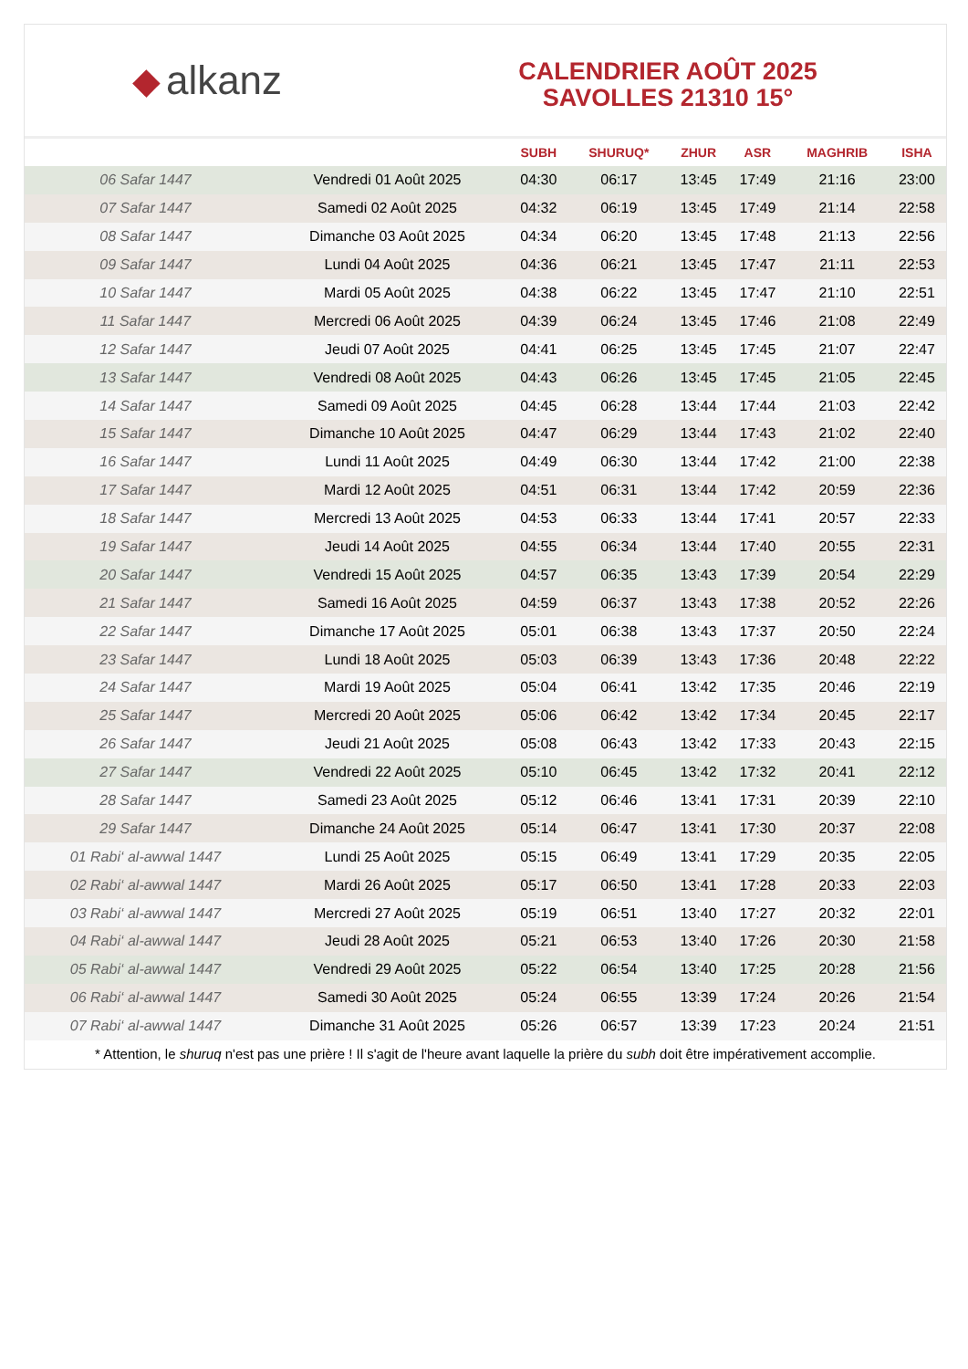◆ alkanz
CALENDRIER AOÛT 2025
SAVOLLES 21310 15°
| | | SUBH | SHURUQ* | ZHUR | ASR | MAGHRIB | ISHA |
| --- | --- | --- | --- | --- | --- | --- | --- |
| 06 Safar 1447 | Vendredi 01 Août 2025 | 04:30 | 06:17 | 13:45 | 17:49 | 21:16 | 23:00 |
| 07 Safar 1447 | Samedi 02 Août 2025 | 04:32 | 06:19 | 13:45 | 17:49 | 21:14 | 22:58 |
| 08 Safar 1447 | Dimanche 03 Août 2025 | 04:34 | 06:20 | 13:45 | 17:48 | 21:13 | 22:56 |
| 09 Safar 1447 | Lundi 04 Août 2025 | 04:36 | 06:21 | 13:45 | 17:47 | 21:11 | 22:53 |
| 10 Safar 1447 | Mardi 05 Août 2025 | 04:38 | 06:22 | 13:45 | 17:47 | 21:10 | 22:51 |
| 11 Safar 1447 | Mercredi 06 Août 2025 | 04:39 | 06:24 | 13:45 | 17:46 | 21:08 | 22:49 |
| 12 Safar 1447 | Jeudi 07 Août 2025 | 04:41 | 06:25 | 13:45 | 17:45 | 21:07 | 22:47 |
| 13 Safar 1447 | Vendredi 08 Août 2025 | 04:43 | 06:26 | 13:45 | 17:45 | 21:05 | 22:45 |
| 14 Safar 1447 | Samedi 09 Août 2025 | 04:45 | 06:28 | 13:44 | 17:44 | 21:03 | 22:42 |
| 15 Safar 1447 | Dimanche 10 Août 2025 | 04:47 | 06:29 | 13:44 | 17:43 | 21:02 | 22:40 |
| 16 Safar 1447 | Lundi 11 Août 2025 | 04:49 | 06:30 | 13:44 | 17:42 | 21:00 | 22:38 |
| 17 Safar 1447 | Mardi 12 Août 2025 | 04:51 | 06:31 | 13:44 | 17:42 | 20:59 | 22:36 |
| 18 Safar 1447 | Mercredi 13 Août 2025 | 04:53 | 06:33 | 13:44 | 17:41 | 20:57 | 22:33 |
| 19 Safar 1447 | Jeudi 14 Août 2025 | 04:55 | 06:34 | 13:44 | 17:40 | 20:55 | 22:31 |
| 20 Safar 1447 | Vendredi 15 Août 2025 | 04:57 | 06:35 | 13:43 | 17:39 | 20:54 | 22:29 |
| 21 Safar 1447 | Samedi 16 Août 2025 | 04:59 | 06:37 | 13:43 | 17:38 | 20:52 | 22:26 |
| 22 Safar 1447 | Dimanche 17 Août 2025 | 05:01 | 06:38 | 13:43 | 17:37 | 20:50 | 22:24 |
| 23 Safar 1447 | Lundi 18 Août 2025 | 05:03 | 06:39 | 13:43 | 17:36 | 20:48 | 22:22 |
| 24 Safar 1447 | Mardi 19 Août 2025 | 05:04 | 06:41 | 13:42 | 17:35 | 20:46 | 22:19 |
| 25 Safar 1447 | Mercredi 20 Août 2025 | 05:06 | 06:42 | 13:42 | 17:34 | 20:45 | 22:17 |
| 26 Safar 1447 | Jeudi 21 Août 2025 | 05:08 | 06:43 | 13:42 | 17:33 | 20:43 | 22:15 |
| 27 Safar 1447 | Vendredi 22 Août 2025 | 05:10 | 06:45 | 13:42 | 17:32 | 20:41 | 22:12 |
| 28 Safar 1447 | Samedi 23 Août 2025 | 05:12 | 06:46 | 13:41 | 17:31 | 20:39 | 22:10 |
| 29 Safar 1447 | Dimanche 24 Août 2025 | 05:14 | 06:47 | 13:41 | 17:30 | 20:37 | 22:08 |
| 01 Rabi‘ al-awwal 1447 | Lundi 25 Août 2025 | 05:15 | 06:49 | 13:41 | 17:29 | 20:35 | 22:05 |
| 02 Rabi‘ al-awwal 1447 | Mardi 26 Août 2025 | 05:17 | 06:50 | 13:41 | 17:28 | 20:33 | 22:03 |
| 03 Rabi‘ al-awwal 1447 | Mercredi 27 Août 2025 | 05:19 | 06:51 | 13:40 | 17:27 | 20:32 | 22:01 |
| 04 Rabi‘ al-awwal 1447 | Jeudi 28 Août 2025 | 05:21 | 06:53 | 13:40 | 17:26 | 20:30 | 21:58 |
| 05 Rabi‘ al-awwal 1447 | Vendredi 29 Août 2025 | 05:22 | 06:54 | 13:40 | 17:25 | 20:28 | 21:56 |
| 06 Rabi‘ al-awwal 1447 | Samedi 30 Août 2025 | 05:24 | 06:55 | 13:39 | 17:24 | 20:26 | 21:54 |
| 07 Rabi‘ al-awwal 1447 | Dimanche 31 Août 2025 | 05:26 | 06:57 | 13:39 | 17:23 | 20:24 | 21:51 |
* Attention, le shuruq n'est pas une prière ! Il s'agit de l'heure avant laquelle la prière du subh doit être impérativement accomplie.